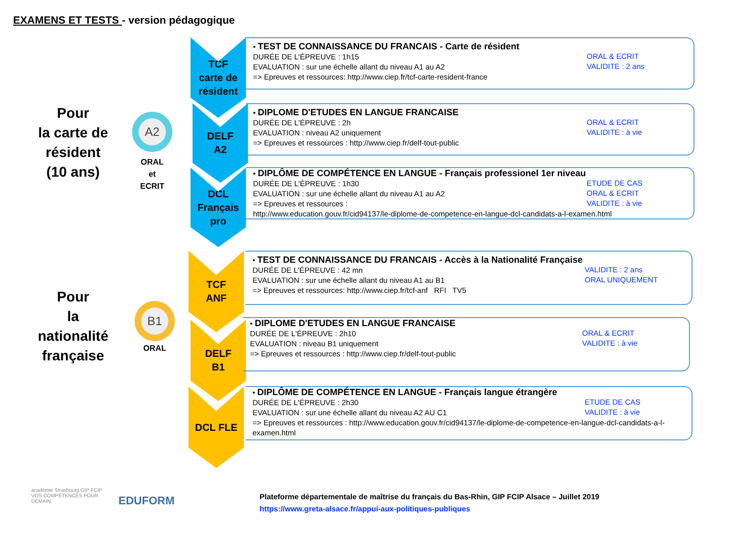EXAMENS ET TESTS - version pédagogique
Pour
la carte de
résident
(10 ans)
A2
ORAL
et
ECRIT
Pour
la
nationalité
française
B1
ORAL
TCF
carte de
résident
DELF
A2
DCL
Français
pro
TCF
ANF
DELF
B1
DCL FLE
ORAL & ECRIT
VALIDITE : 2 ans • TEST DE CONNAISSANCE DU FRANCAIS - Carte de résident
DURÉE DE L'ÉPREUVE : 1h15
EVALUATION : sur une échelle allant du niveau A1 au A2
=> Epreuves et ressources: http://www.ciep.fr/tcf-carte-resident-france
ORAL & ECRIT
VALIDITE : à vie • DIPLOME D'ETUDES EN LANGUE FRANCAISE
DURÉE DE L'ÉPREUVE : 2h
EVALUATION : niveau A2 uniquement
=> Epreuves et ressources : http://www.ciep.fr/delf-tout-public
ETUDE DE CAS
ORAL & ECRIT
VALIDITE : à vie • DIPLÔME DE COMPÉTENCE EN LANGUE - Français professionel 1er niveau
DURÉE DE L'ÉPREUVE : 1h30
EVALUATION : sur une échelle allant du niveau A1 au A2
=> Epreuves et ressources :
http://www.education.gouv.fr/cid94137/le-diplome-de-competence-en-langue-dcl-candidats-a-l-examen.html
VALIDITE : 2 ans
ORAL UNIQUEMENT • TEST DE CONNAISSANCE DU FRANCAIS - Accès à la Nationalité Française
DURÉE DE L'ÉPREUVE : 42 mn
EVALUATION : sur une échelle allant du niveau A1 au B1
=> Epreuves et ressources: http://www.ciep.fr/tcf-anf RFI TV5
ORAL & ECRIT
VALIDITE : à vie • DIPLOME D'ETUDES EN LANGUE FRANCAISE
DURÉE DE L'ÉPREUVE : 2h10
EVALUATION : niveau B1 uniquement
=> Epreuves et ressources : http://www.ciep.fr/delf-tout-public
ETUDE DE CAS
VALIDITE : à vie • DIPLÔME DE COMPÉTENCE EN LANGUE - Français langue étrangère
DURÉE DE L'ÉPREUVE : 2h30
EVALUATION : sur une échelle allant du niveau A2 AU C1
=> Epreuves et ressources : http://www.education.gouv.fr/cid94137/le-diplome-de-competence-en-langue-dcl-candidats-a-l-examen.html
académie Strasbourg GIP FCIP
VOS COMPÉTENCES POUR DEMAIN
EDUFORM
Plateforme départementale de maîtrise du français du Bas-Rhin, GIP FCIP Alsace – Juillet 2019
https://www.greta-alsace.fr/appui-aux-politiques-publiques